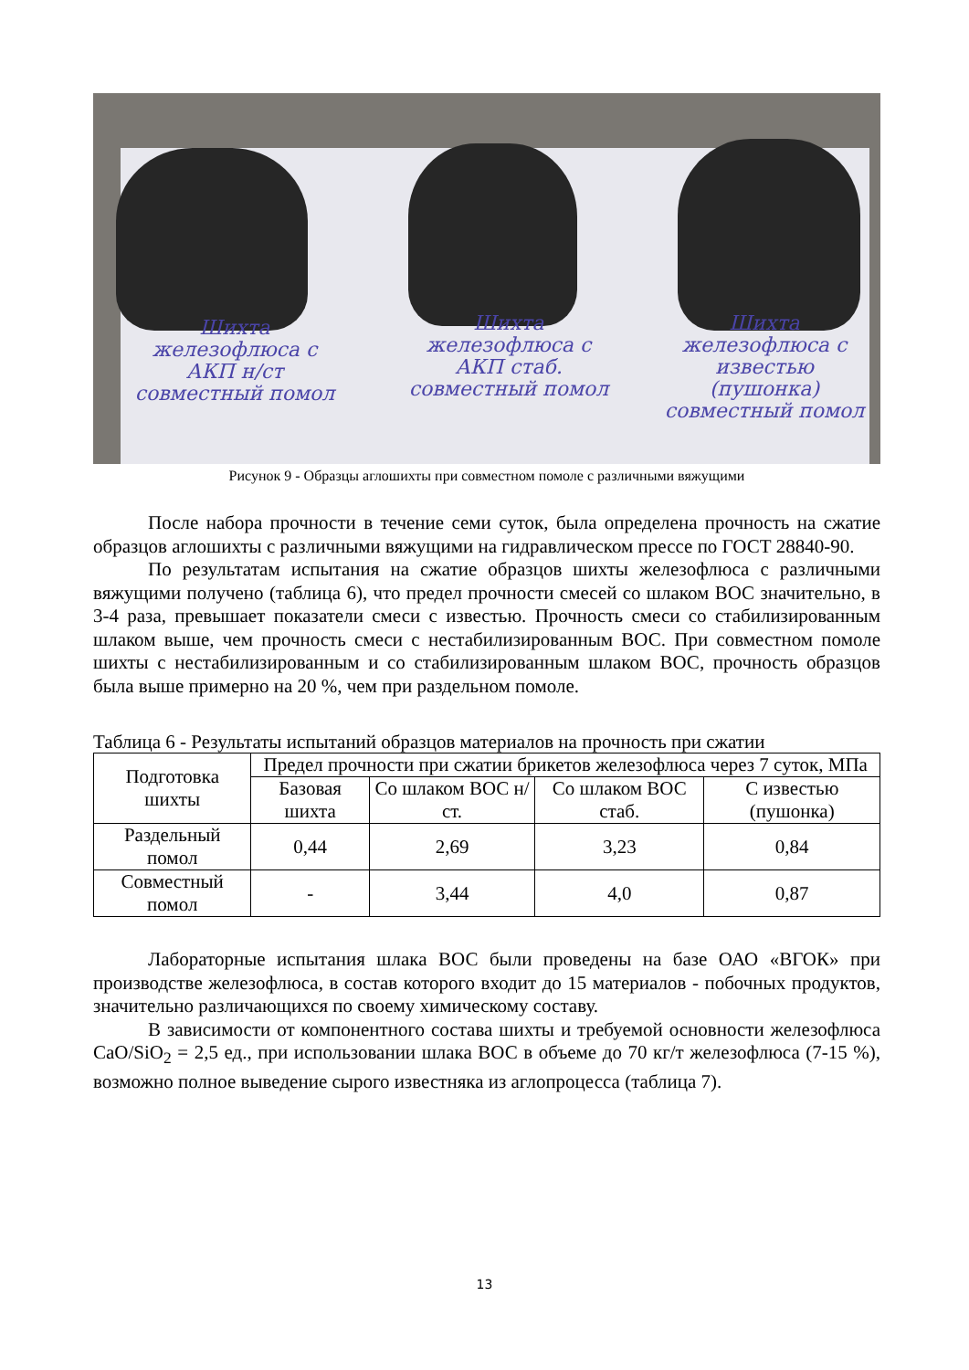Шихта железофлюса с АКП н/ст совместный помол
Шихта железофлюса с АКП стаб. совместный помол
Шихта железофлюса с известью (пушонка) совместный помол
Рисунок 9 - Образцы аглошихты при совместном помоле с различными вяжущими
После набора прочности в течение семи суток, была определена прочность на сжатие образцов аглошихты с различными вяжущими на гидравлическом прессе по ГОСТ 28840-90.
По результатам испытания на сжатие образцов шихты железофлюса с различными вяжущими получено (таблица 6), что предел прочности смесей со шлаком ВОС значительно, в 3-4 раза, превышает показатели смеси с известью. Прочность смеси со стабилизированным шлаком выше, чем прочность смеси с нестабилизированным ВОС. При совместном помоле шихты с нестабилизированным и со стабилизированным шлаком ВОС, прочность образцов была выше примерно на 20 %, чем при раздельном помоле.
Таблица 6 - Результаты испытаний образцов материалов на прочность при сжатии
| Подготовка шихты | Предел прочности при сжатии брикетов железофлюса через 7 суток, МПа | | | |
| --- | --- | --- | --- | --- |
| | Базовая шихта | Со шлаком ВОС н/ст. | Со шлаком ВОС стаб. | С известью (пушонка) |
| Раздельный помол | 0,44 | 2,69 | 3,23 | 0,84 |
| Совместный помол | - | 3,44 | 4,0 | 0,87 |
Лабораторные испытания шлака ВОС были проведены на базе ОАО «ВГОК» при производстве железофлюса, в состав которого входит до 15 материалов - побочных продуктов, значительно различающихся по своему химическому составу.
В зависимости от компонентного состава шихты и требуемой основности железофлюса CaO/SiO<sub>2</sub> = 2,5 ед., при использовании шлака ВОС в объеме до 70 кг/т железофлюса (7-15 %), возможно полное выведение сырого известняка из аглопроцесса (таблица 7).
13